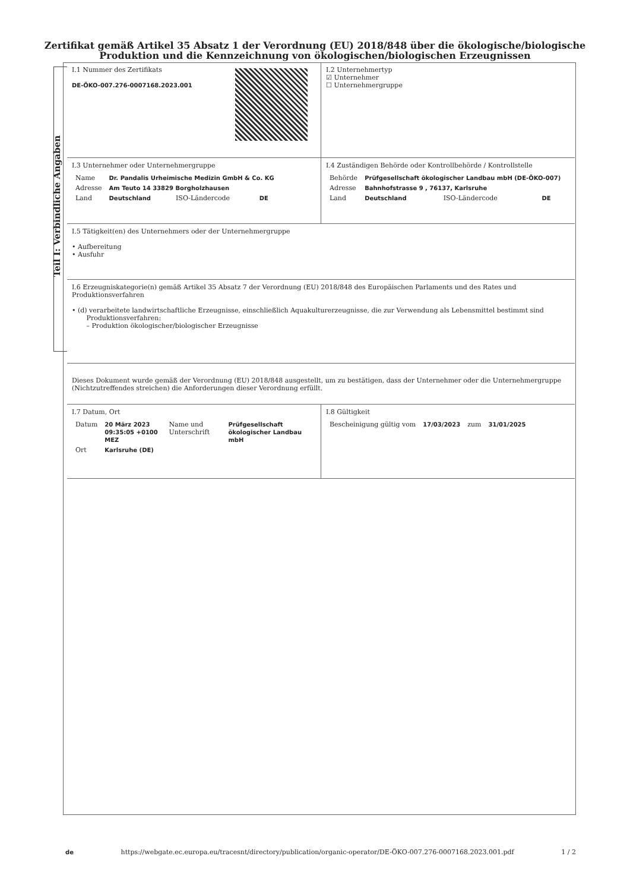Zertifikat gemäß Artikel 35 Absatz 1 der Verordnung (EU) 2018/848 über die ökologische/biologische
Produktion und die Kennzeichnung von ökologischen/biologischen Erzeugnissen
Teil I: Verbindliche Angaben
I.1 Nummer des Zertifikats
DE-ÖKO-007.276-0007168.2023.001
I.2 Unternehmertyp
☑ Unternehmer
☐ Unternehmergruppe
I.3 Unternehmer oder Unternehmergruppe
| Name | Dr. Pandalis Urheimische Medizin GmbH & Co. KG | | |
| Adresse | Am Teuto 14 33829 Borgholzhausen | | |
| Land | Deutschland | ISO-Ländercode | DE |
I.4 Zuständigen Behörde oder Kontrollbehörde / Kontrollstelle
| Behörde | Prüfgesellschaft ökologischer Landbau mbH (DE-ÖKO-007) | | |
| Adresse | Bahnhofstrasse 9 , 76137, Karlsruhe | | |
| Land | Deutschland | ISO-Ländercode | DE |
I.5 Tätigkeit(en) des Unternehmers oder der Unternehmergruppe
• Aufbereitung
• Ausfuhr
I.6 Erzeugniskategorie(n) gemäß Artikel 35 Absatz 7 der Verordnung (EU) 2018/848 des Europäischen Parlaments und des Rates und Produktionsverfahren
• (d) verarbeitete landwirtschaftliche Erzeugnisse, einschließlich Aquakulturerzeugnisse, die zur Verwendung als Lebensmittel bestimmt sind
Produktionsverfahren:
– Produktion ökologischer/biologischer Erzeugnisse
Dieses Dokument wurde gemäß der Verordnung (EU) 2018/848 ausgestellt, um zu bestätigen, dass der Unternehmer oder die Unternehmergruppe (Nichtzutreffendes streichen) die Anforderungen dieser Verordnung erfüllt.
I.7 Datum, Ort
| Datum | 20 März 2023 09:35:05 +0100 MEZ | Name und Unterschrift | Prüfgesellschaft ökologischer Landbau mbH |
| Ort | Karlsruhe (DE) | | |
I.8 Gültigkeit
| Bescheinigung gültig vom | 17/03/2023 | zum | 31/01/2025 |
de https://webgate.ec.europa.eu/tracesnt/directory/publication/organic-operator/DE-ÖKO-007.276-0007168.2023.001.pdf 1 / 2